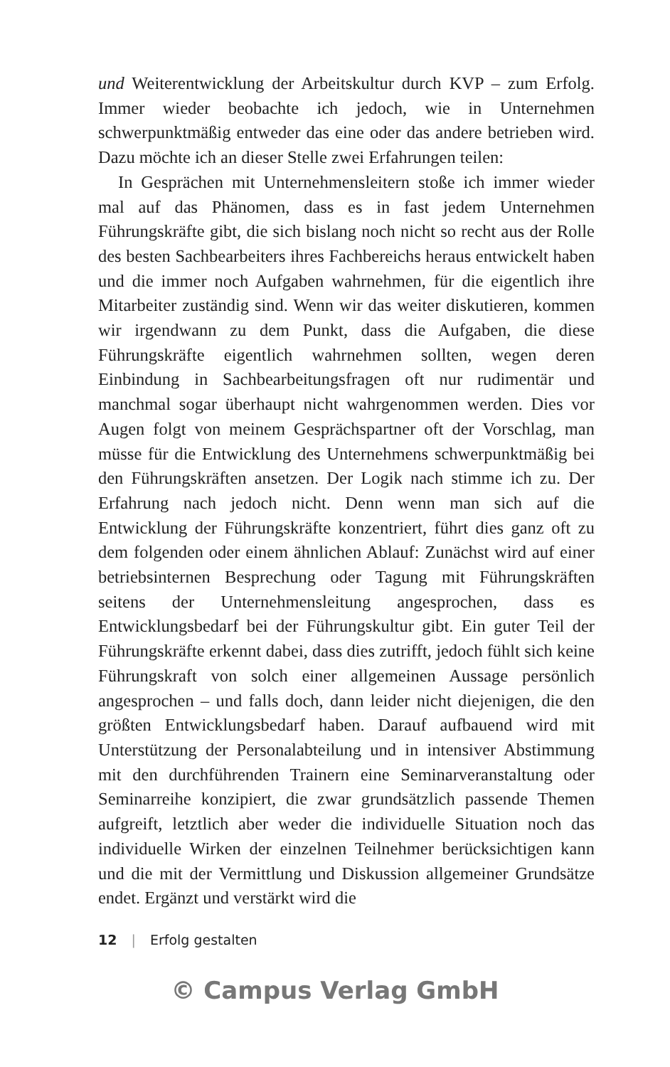und Weiterentwicklung der Arbeitskultur durch KVP – zum Erfolg. Immer wieder beobachte ich jedoch, wie in Unternehmen schwerpunktmäßig entweder das eine oder das andere betrieben wird. Dazu möchte ich an dieser Stelle zwei Erfahrungen teilen:
In Gesprächen mit Unternehmensleitern stoße ich immer wieder mal auf das Phänomen, dass es in fast jedem Unternehmen Führungskräfte gibt, die sich bislang noch nicht so recht aus der Rolle des besten Sachbearbeiters ihres Fachbereichs heraus entwickelt haben und die immer noch Aufgaben wahrnehmen, für die eigentlich ihre Mitarbeiter zuständig sind. Wenn wir das weiter diskutieren, kommen wir irgendwann zu dem Punkt, dass die Aufgaben, die diese Führungskräfte eigentlich wahrnehmen sollten, wegen deren Einbindung in Sachbearbeitungsfragen oft nur rudimentär und manchmal sogar überhaupt nicht wahrgenommen werden. Dies vor Augen folgt von meinem Gesprächspartner oft der Vorschlag, man müsse für die Entwicklung des Unternehmens schwerpunktmäßig bei den Führungskräften ansetzen. Der Logik nach stimme ich zu. Der Erfahrung nach jedoch nicht. Denn wenn man sich auf die Entwicklung der Führungskräfte konzentriert, führt dies ganz oft zu dem folgenden oder einem ähnlichen Ablauf: Zunächst wird auf einer betriebsinternen Besprechung oder Tagung mit Führungskräften seitens der Unternehmensleitung angesprochen, dass es Entwicklungsbedarf bei der Führungskultur gibt. Ein guter Teil der Führungskräfte erkennt dabei, dass dies zutrifft, jedoch fühlt sich keine Führungskraft von solch einer allgemeinen Aussage persönlich angesprochen – und falls doch, dann leider nicht diejenigen, die den größten Entwicklungsbedarf haben. Darauf aufbauend wird mit Unterstützung der Personalabteilung und in intensiver Abstimmung mit den durchführenden Trainern eine Seminarveranstaltung oder Seminarreihe konzipiert, die zwar grundsätzlich passende Themen aufgreift, letztlich aber weder die individuelle Situation noch das individuelle Wirken der einzelnen Teilnehmer berücksichtigen kann und die mit der Vermittlung und Diskussion allgemeiner Grundsätze endet. Ergänzt und verstärkt wird die
12 | Erfolg gestalten
© Campus Verlag GmbH